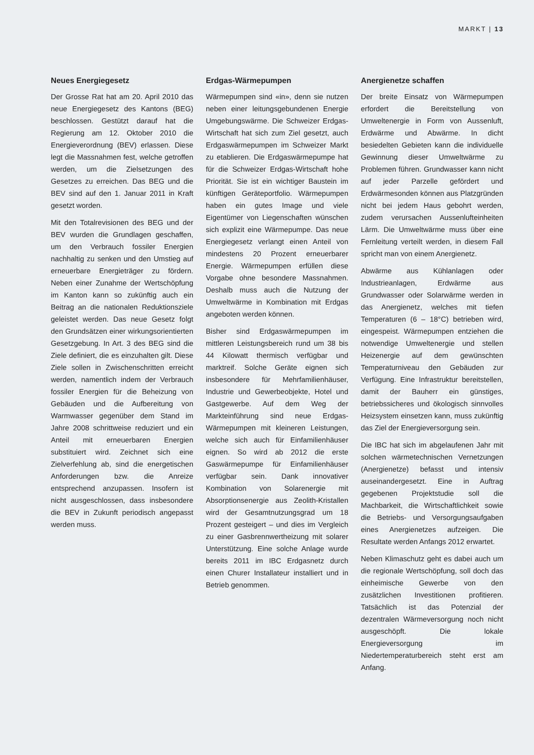MARKT | 13
Neues Energiegesetz
Der Grosse Rat hat am 20. April 2010 das neue Energiegesetz des Kantons (BEG) beschlossen. Gestützt darauf hat die Regierung am 12. Oktober 2010 die Energieverordnung (BEV) erlassen. Diese legt die Massnahmen fest, welche getroffen werden, um die Zielsetzungen des Gesetzes zu erreichen. Das BEG und die BEV sind auf den 1. Januar 2011 in Kraft gesetzt worden.
Mit den Totalrevisionen des BEG und der BEV wurden die Grundlagen geschaffen, um den Verbrauch fossiler Energien nachhaltig zu senken und den Umstieg auf erneuerbare Energieträger zu fördern. Neben einer Zunahme der Wertschöpfung im Kanton kann so zukünftig auch ein Beitrag an die nationalen Reduktionsziele geleistet werden. Das neue Gesetz folgt den Grundsätzen einer wirkungsorientierten Gesetzgebung. In Art. 3 des BEG sind die Ziele definiert, die es einzuhalten gilt. Diese Ziele sollen in Zwischenschritten erreicht werden, namentlich indem der Verbrauch fossiler Energien für die Beheizung von Gebäuden und die Aufbereitung von Warmwasser gegenüber dem Stand im Jahre 2008 schrittweise reduziert und ein Anteil mit erneuerbaren Energien substituiert wird. Zeichnet sich eine Zielverfehlung ab, sind die energetischen Anforderungen bzw. die Anreize entsprechend anzupassen. Insofern ist nicht ausgeschlossen, dass insbesondere die BEV in Zukunft periodisch angepasst werden muss.
Erdgas-Wärmepumpen
Wärmepumpen sind «in», denn sie nutzen neben einer leitungsgebundenen Energie Umgebungswärme. Die Schweizer Erdgas-Wirtschaft hat sich zum Ziel gesetzt, auch Erdgaswärmepumpen im Schweizer Markt zu etablieren. Die Erdgaswärmepumpe hat für die Schweizer Erdgas-Wirtschaft hohe Priorität. Sie ist ein wichtiger Baustein im künftigen Geräteportfolio. Wärmepumpen haben ein gutes Image und viele Eigentümer von Liegenschaften wünschen sich explizit eine Wärmepumpe. Das neue Energiegesetz verlangt einen Anteil von mindestens 20 Prozent erneuerbarer Energie. Wärmepumpen erfüllen diese Vorgabe ohne besondere Massnahmen. Deshalb muss auch die Nutzung der Umweltwärme in Kombination mit Erdgas angeboten werden können.
Bisher sind Erdgaswärmepumpen im mittleren Leistungsbereich rund um 38 bis 44 Kilowatt thermisch verfügbar und marktreif. Solche Geräte eignen sich insbesondere für Mehrfamilienhäuser, Industrie und Gewerbeobjekte, Hotel und Gastgewerbe. Auf dem Weg der Markteinführung sind neue Erdgas-Wärmepumpen mit kleineren Leistungen, welche sich auch für Einfamilienhäuser eignen. So wird ab 2012 die erste Gaswärmepumpe für Einfamilienhäuser verfügbar sein. Dank innovativer Kombination von Solarenergie mit Absorptionsenergie aus Zeolith-Kristallen wird der Gesamtnutzungsgrad um 18 Prozent gesteigert – und dies im Vergleich zu einer Gasbrennwertheizung mit solarer Unterstützung. Eine solche Anlage wurde bereits 2011 im IBC Erdgasnetz durch einen Churer Installateur installiert und in Betrieb genommen.
Anergienetze schaffen
Der breite Einsatz von Wärmepumpen erfordert die Bereitstellung von Umweltenergie in Form von Aussenluft, Erdwärme und Abwärme. In dicht besiedelten Gebieten kann die individuelle Gewinnung dieser Umweltwärme zu Problemen führen. Grundwasser kann nicht auf jeder Parzelle gefördert und Erdwärmesonden können aus Platzgründen nicht bei jedem Haus gebohrt werden, zudem verursachen Aussenlufteinheiten Lärm. Die Umweltwärme muss über eine Fernleitung verteilt werden, in diesem Fall spricht man von einem Anergienetz.
Abwärme aus Kühlanlagen oder Industrieanlagen, Erdwärme aus Grundwasser oder Solarwärme werden in das Anergienetz, welches mit tiefen Temperaturen (6 – 18°C) betrieben wird, eingespeist. Wärmepumpen entziehen die notwendige Umweltenergie und stellen Heizenergie auf dem gewünschten Temperaturniveau den Gebäuden zur Verfügung. Eine Infrastruktur bereitstellen, damit der Bauherr ein günstiges, betriebssicheres und ökologisch sinnvolles Heizsystem einsetzen kann, muss zukünftig das Ziel der Energieversorgung sein.
Die IBC hat sich im abgelaufenen Jahr mit solchen wärmetechnischen Vernetzungen (Anergienetze) befasst und intensiv auseinandergesetzt. Eine in Auftrag gegebenen Projektstudie soll die Machbarkeit, die Wirtschaftlichkeit sowie die Betriebs- und Versorgungsaufgaben eines Anergienetzes aufzeigen. Die Resultate werden Anfangs 2012 erwartet.
Neben Klimaschutz geht es dabei auch um die regionale Wertschöpfung, soll doch das einheimische Gewerbe von den zusätzlichen Investitionen profitieren. Tatsächlich ist das Potenzial der dezentralen Wärmeversorgung noch nicht ausgeschöpft. Die lokale Energieversorgung im Niedertemperaturbereich steht erst am Anfang.